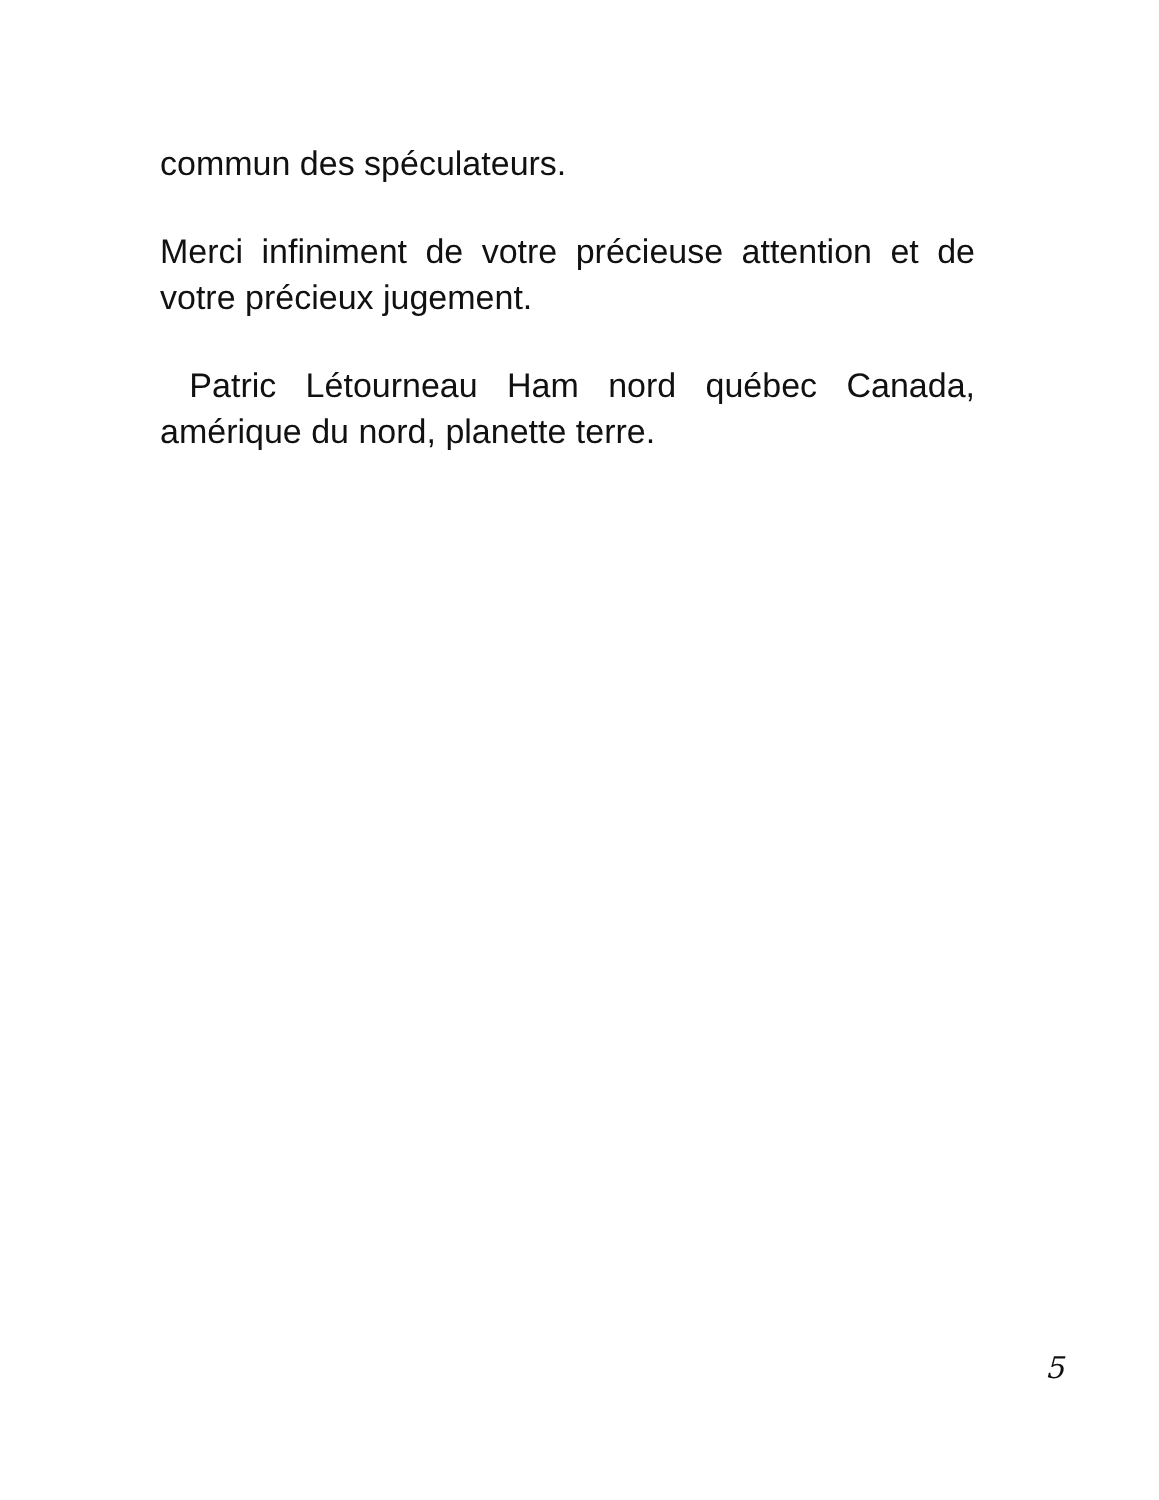commun des spéculateurs.
Merci infiniment de votre précieuse attention et de votre précieux jugement.
Patric Létourneau Ham nord québec Canada, amérique du nord, planette terre.
5